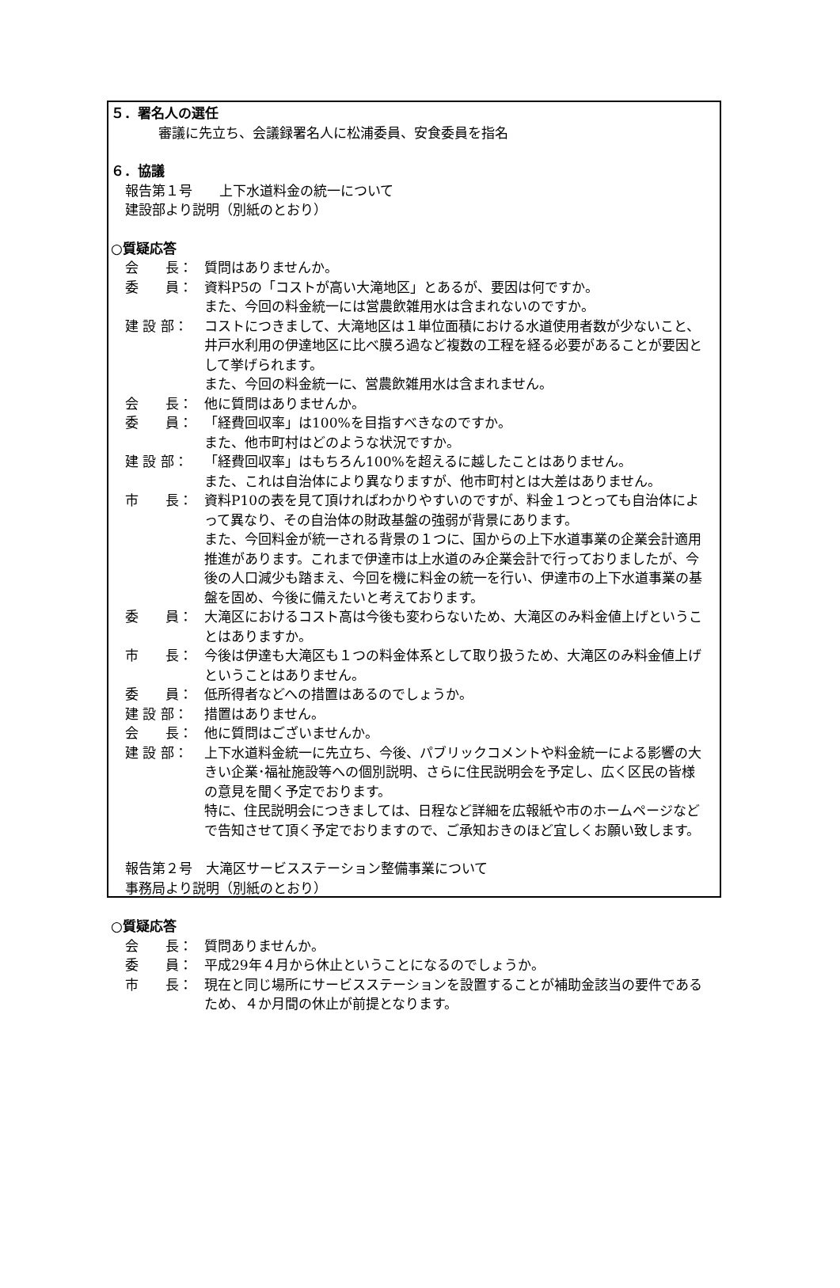５．署名人の選任
審議に先立ち、会議録署名人に松浦委員、安食委員を指名
６．協議
報告第１号　　上下水道料金の統一について
建設部より説明（別紙のとおり）
○質疑応答
会　　長： 質問はありませんか。
委　　員： 資料P5の「コストが高い大滝地区」とあるが、要因は何ですか。
また、今回の料金統一には営農飲雑用水は含まれないのですか。
建 設 部： コストにつきまして、大滝地区は１単位面積における水道使用者数が少ないこと、井戸水利用の伊達地区に比べ膜ろ過など複数の工程を経る必要があることが要因として挙げられます。
また、今回の料金統一に、営農飲雑用水は含まれません。
会　　長： 他に質問はありませんか。
委　　員： 「経費回収率」は100%を目指すべきなのですか。
また、他市町村はどのような状況ですか。
建 設 部： 「経費回収率」はもちろん100%を超えるに越したことはありません。
また、これは自治体により異なりますが、他市町村とは大差はありません。
市　　長： 資料P10の表を見て頂ければわかりやすいのですが、料金１つとっても自治体によって異なり、その自治体の財政基盤の強弱が背景にあります。
また、今回料金が統一される背景の１つに、国からの上下水道事業の企業会計適用推進があります。これまで伊達市は上水道のみ企業会計で行っておりましたが、今後の人口減少も踏まえ、今回を機に料金の統一を行い、伊達市の上下水道事業の基盤を固め、今後に備えたいと考えております。
委　　員： 大滝区におけるコスト高は今後も変わらないため、大滝区のみ料金値上げということはありますか。
市　　長： 今後は伊達も大滝区も１つの料金体系として取り扱うため、大滝区のみ料金値上げということはありません。
委　　員： 低所得者などへの措置はあるのでしょうか。
建 設 部： 措置はありません。
会　　長： 他に質問はございませんか。
建 設 部： 上下水道料金統一に先立ち、今後、パブリックコメントや料金統一による影響の大きい企業･福祉施設等への個別説明、さらに住民説明会を予定し、広く区民の皆様の意見を聞く予定でおります。
特に、住民説明会につきましては、日程など詳細を広報紙や市のホームページなどで告知させて頂く予定でおりますので、ご承知おきのほど宜しくお願い致します。
報告第２号　大滝区サービスステーション整備事業について
事務局より説明（別紙のとおり）
○質疑応答
会　　長： 質問ありませんか。
委　　員： 平成29年４月から休止ということになるのでしょうか。
市　　長： 現在と同じ場所にサービスステーションを設置することが補助金該当の要件であるため、４か月間の休止が前提となります。